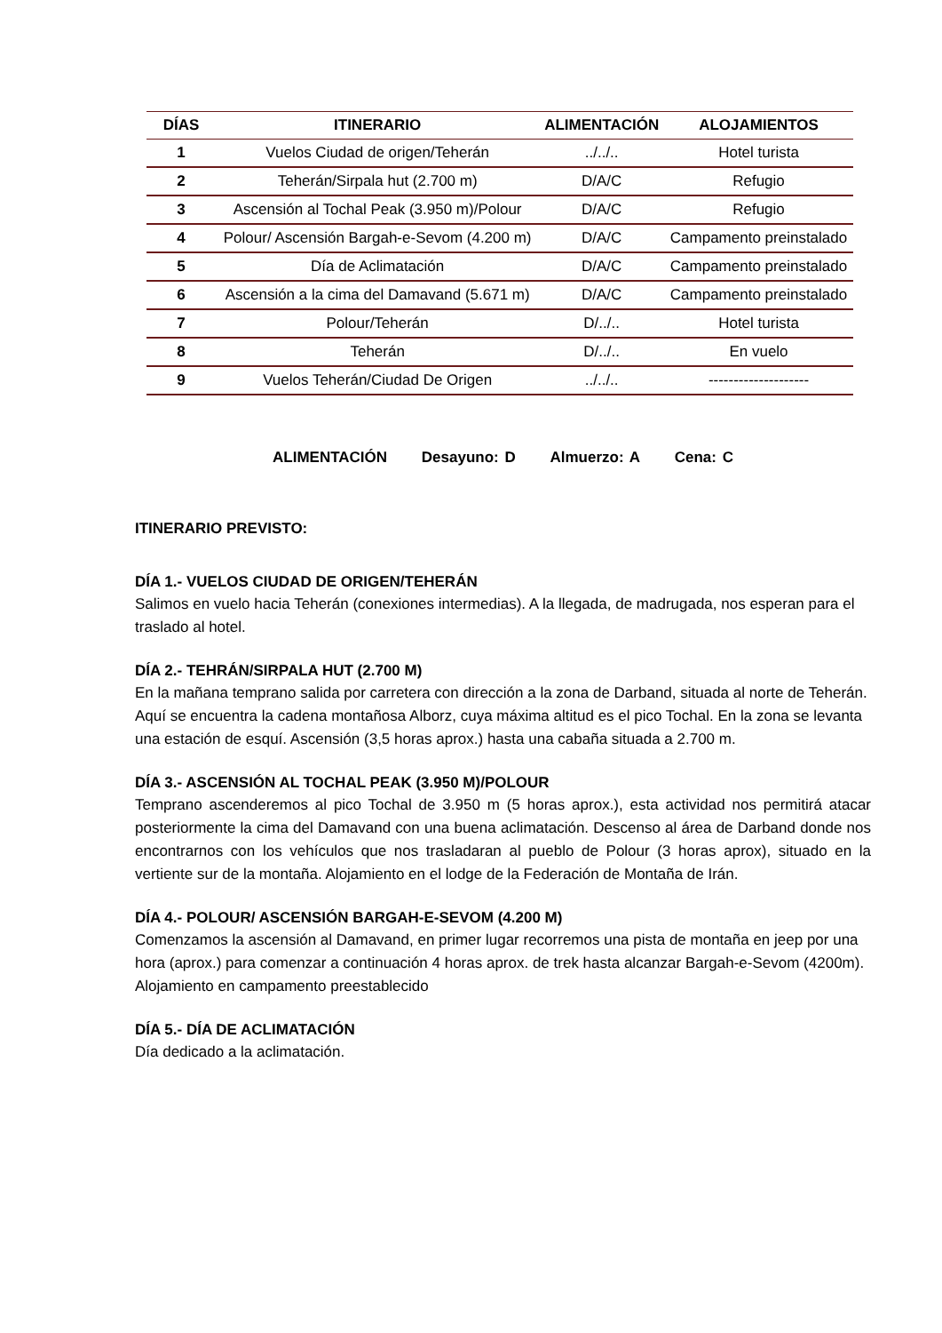| DÍAS | ITINERARIO | ALIMENTACIÓN | ALOJAMIENTOS |
| --- | --- | --- | --- |
| 1 | Vuelos Ciudad de origen/Teherán | ../../.. | Hotel turista |
| 2 | Teherán/Sirpala hut (2.700 m) | D/A/C | Refugio |
| 3 | Ascensión al Tochal Peak (3.950 m)/Polour | D/A/C | Refugio |
| 4 | Polour/ Ascensión Bargah-e-Sevom (4.200 m) | D/A/C | Campamento preinstalado |
| 5 | Día de Aclimatación | D/A/C | Campamento preinstalado |
| 6 | Ascensión a la cima del Damavand (5.671 m) | D/A/C | Campamento preinstalado |
| 7 | Polour/Teherán | D/../.. | Hotel turista |
| 8 | Teherán | D/../.. | En vuelo |
| 9 | Vuelos Teherán/Ciudad De Origen | ../../.. | -------------------- |
ALIMENTACIÓN Desayuno: D Almuerzo: A Cena: C
ITINERARIO PREVISTO:
DÍA 1.- VUELOS CIUDAD DE ORIGEN/TEHERÁN
Salimos en vuelo hacia Teherán (conexiones intermedias). A la llegada, de madrugada, nos esperan para el traslado al hotel.
DÍA 2.- TEHRÁN/SIRPALA HUT (2.700 M)
En la mañana temprano salida por carretera con dirección a la zona de Darband, situada al norte de Teherán. Aquí se encuentra la cadena montañosa Alborz, cuya máxima altitud es el pico Tochal. En la zona se levanta una estación de esquí. Ascensión (3,5 horas aprox.) hasta una cabaña situada a 2.700 m.
DÍA 3.- ASCENSIÓN AL TOCHAL PEAK (3.950 M)/POLOUR
Temprano ascenderemos al pico Tochal de 3.950 m (5 horas aprox.), esta actividad nos permitirá atacar posteriormente la cima del Damavand con una buena aclimatación. Descenso al área de Darband donde nos encontrarnos con los vehículos que nos trasladaran al pueblo de Polour (3 horas aprox), situado en la vertiente sur de la montaña. Alojamiento en el lodge de la Federación de Montaña de Irán.
DÍA 4.- POLOUR/ ASCENSIÓN BARGAH-E-SEVOM (4.200 M)
Comenzamos la ascensión al Damavand, en primer lugar recorremos una pista de montaña en jeep por una hora (aprox.) para comenzar a continuación 4 horas aprox. de trek hasta alcanzar Bargah-e-Sevom (4200m). Alojamiento en campamento preestablecido
DÍA 5.- DÍA DE ACLIMATACIÓN
Día dedicado a la aclimatación.